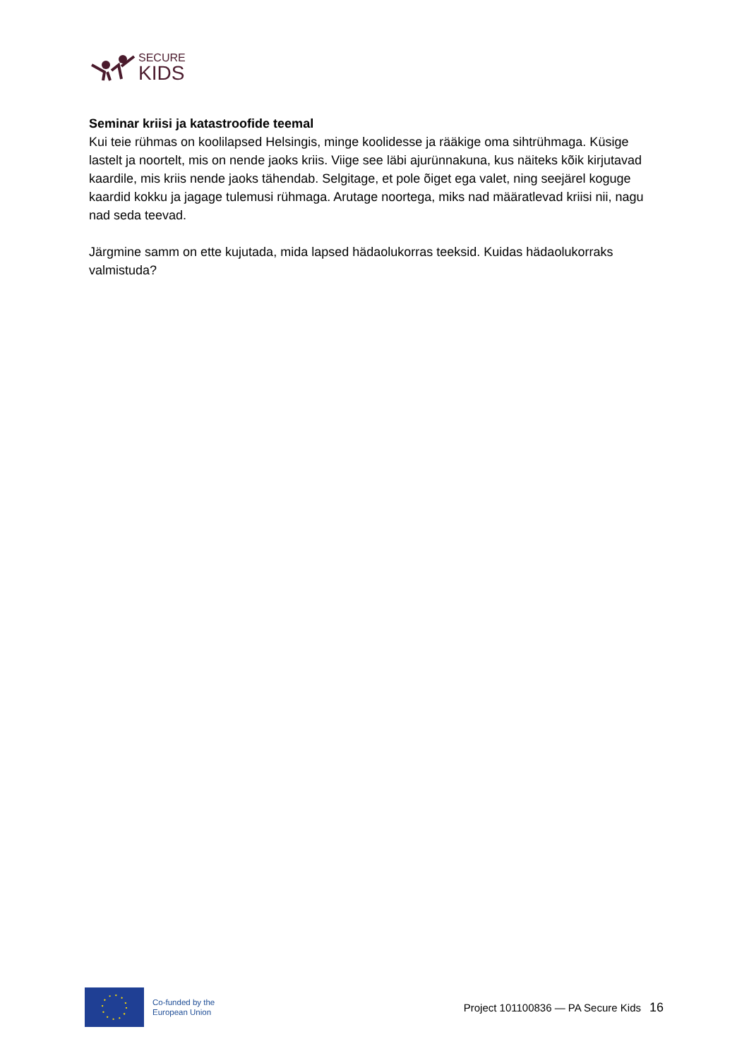SECURE
KIDS
Seminar kriisi ja katastroofide teemal
Kui teie rühmas on koolilapsed Helsingis, minge koolidesse ja rääkige oma sihtrühmaga. Küsige lastelt ja noortelt, mis on nende jaoks kriis. Viige see läbi ajurünnakuna, kus näiteks kõik kirjutavad kaardile, mis kriis nende jaoks tähendab. Selgitage, et pole õiget ega valet, ning seejärel koguge kaardid kokku ja jagage tulemusi rühmaga. Arutage noortega, miks nad määratlevad kriisi nii, nagu nad seda teevad.
Järgmine samm on ette kujutada, mida lapsed hädaolukorras teeksid. Kuidas hädaolukorraks valmistuda?
Co-funded by the
European Union
Project 101100836 — PA Secure Kids
16